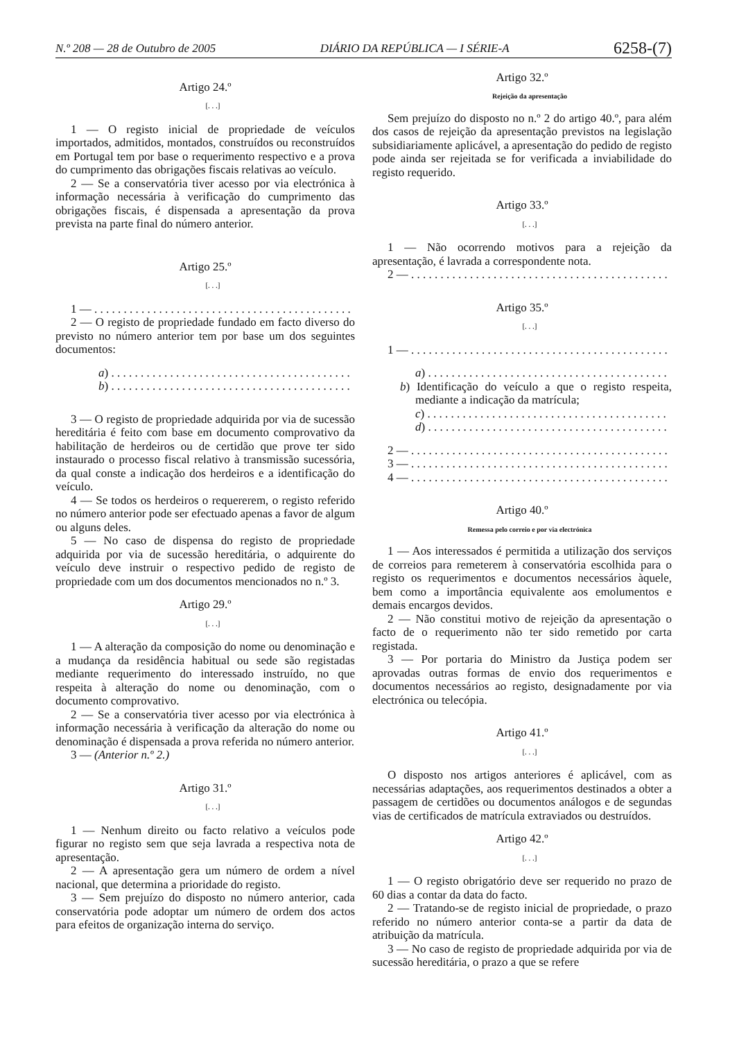N.º 208 — 28 de Outubro de 2005 DIÁRIO DA REPÚBLICA — I SÉRIE-A 6258-(7)
Artigo 24.º
[. . .]
1 — O registo inicial de propriedade de veículos importados, admitidos, montados, construídos ou reconstruídos em Portugal tem por base o requerimento respectivo e a prova do cumprimento das obrigações fiscais relativas ao veículo.
2 — Se a conservatória tiver acesso por via electrónica à informação necessária à verificação do cumprimento das obrigações fiscais, é dispensada a apresentação da prova prevista na parte final do número anterior.
Artigo 25.º
[. . .]
1 — . . . . . . . . . . . . . . . . . . . . . . . . . . . . . . . . . . . . . . . . . . . .
2 — O registo de propriedade fundado em facto diverso do previsto no número anterior tem por base um dos seguintes documentos:
a) . . . . . . . . . . . . . . . . . . . . . . . . . . . . . . . . . . . . . . . . .
b) . . . . . . . . . . . . . . . . . . . . . . . . . . . . . . . . . . . . . . . . .
3 — O registo de propriedade adquirida por via de sucessão hereditária é feito com base em documento comprovativo da habilitação de herdeiros ou de certidão que prove ter sido instaurado o processo fiscal relativo à transmissão sucessória, da qual conste a indicação dos herdeiros e a identificação do veículo.
4 — Se todos os herdeiros o requererem, o registo referido no número anterior pode ser efectuado apenas a favor de algum ou alguns deles.
5 — No caso de dispensa do registo de propriedade adquirida por via de sucessão hereditária, o adquirente do veículo deve instruir o respectivo pedido de registo de propriedade com um dos documentos mencionados no n.º 3.
Artigo 29.º
[. . .]
1 — A alteração da composição do nome ou denominação e a mudança da residência habitual ou sede são registadas mediante requerimento do interessado instruído, no que respeita à alteração do nome ou denominação, com o documento comprovativo.
2 — Se a conservatória tiver acesso por via electrónica à informação necessária à verificação da alteração do nome ou denominação é dispensada a prova referida no número anterior.
3 — (Anterior n.º 2.)
Artigo 31.º
[. . .]
1 — Nenhum direito ou facto relativo a veículos pode figurar no registo sem que seja lavrada a respectiva nota de apresentação.
2 — A apresentação gera um número de ordem a nível nacional, que determina a prioridade do registo.
3 — Sem prejuízo do disposto no número anterior, cada conservatória pode adoptar um número de ordem dos actos para efeitos de organização interna do serviço.
Artigo 32.º
Rejeição da apresentação
Sem prejuízo do disposto no n.º 2 do artigo 40.º, para além dos casos de rejeição da apresentação previstos na legislação subsidiariamente aplicável, a apresentação do pedido de registo pode ainda ser rejeitada se for verificada a inviabilidade do registo requerido.
Artigo 33.º
[. . .]
1 — Não ocorrendo motivos para a rejeição da apresentação, é lavrada a correspondente nota.
2 — . . . . . . . . . . . . . . . . . . . . . . . . . . . . . . . . . . . . . . . . . . . .
Artigo 35.º
[. . .]
1 — . . . . . . . . . . . . . . . . . . . . . . . . . . . . . . . . . . . . . . . . . . . .
a) . . . . . . . . . . . . . . . . . . . . . . . . . . . . . . . . . . . . . . . . .
b) Identificação do veículo a que o registo respeita, mediante a indicação da matrícula;
c) . . . . . . . . . . . . . . . . . . . . . . . . . . . . . . . . . . . . . . . . .
d) . . . . . . . . . . . . . . . . . . . . . . . . . . . . . . . . . . . . . . . . .
2 — . . . . . . . . . . . . . . . . . . . . . . . . . . . . . . . . . . . . . . . . . . . .
3 — . . . . . . . . . . . . . . . . . . . . . . . . . . . . . . . . . . . . . . . . . . . .
4 — . . . . . . . . . . . . . . . . . . . . . . . . . . . . . . . . . . . . . . . . . . . .
Artigo 40.º
Remessa pelo correio e por via electrónica
1 — Aos interessados é permitida a utilização dos serviços de correios para remeterem à conservatória escolhida para o registo os requerimentos e documentos necessários àquele, bem como a importância equivalente aos emolumentos e demais encargos devidos.
2 — Não constitui motivo de rejeição da apresentação o facto de o requerimento não ter sido remetido por carta registada.
3 — Por portaria do Ministro da Justiça podem ser aprovadas outras formas de envio dos requerimentos e documentos necessários ao registo, designadamente por via electrónica ou telecópia.
Artigo 41.º
[. . .]
O disposto nos artigos anteriores é aplicável, com as necessárias adaptações, aos requerimentos destinados a obter a passagem de certidões ou documentos análogos e de segundas vias de certificados de matrícula extraviados ou destruídos.
Artigo 42.º
[. . .]
1 — O registo obrigatório deve ser requerido no prazo de 60 dias a contar da data do facto.
2 — Tratando-se de registo inicial de propriedade, o prazo referido no número anterior conta-se a partir da data de atribuição da matrícula.
3 — No caso de registo de propriedade adquirida por via de sucessão hereditária, o prazo a que se refere